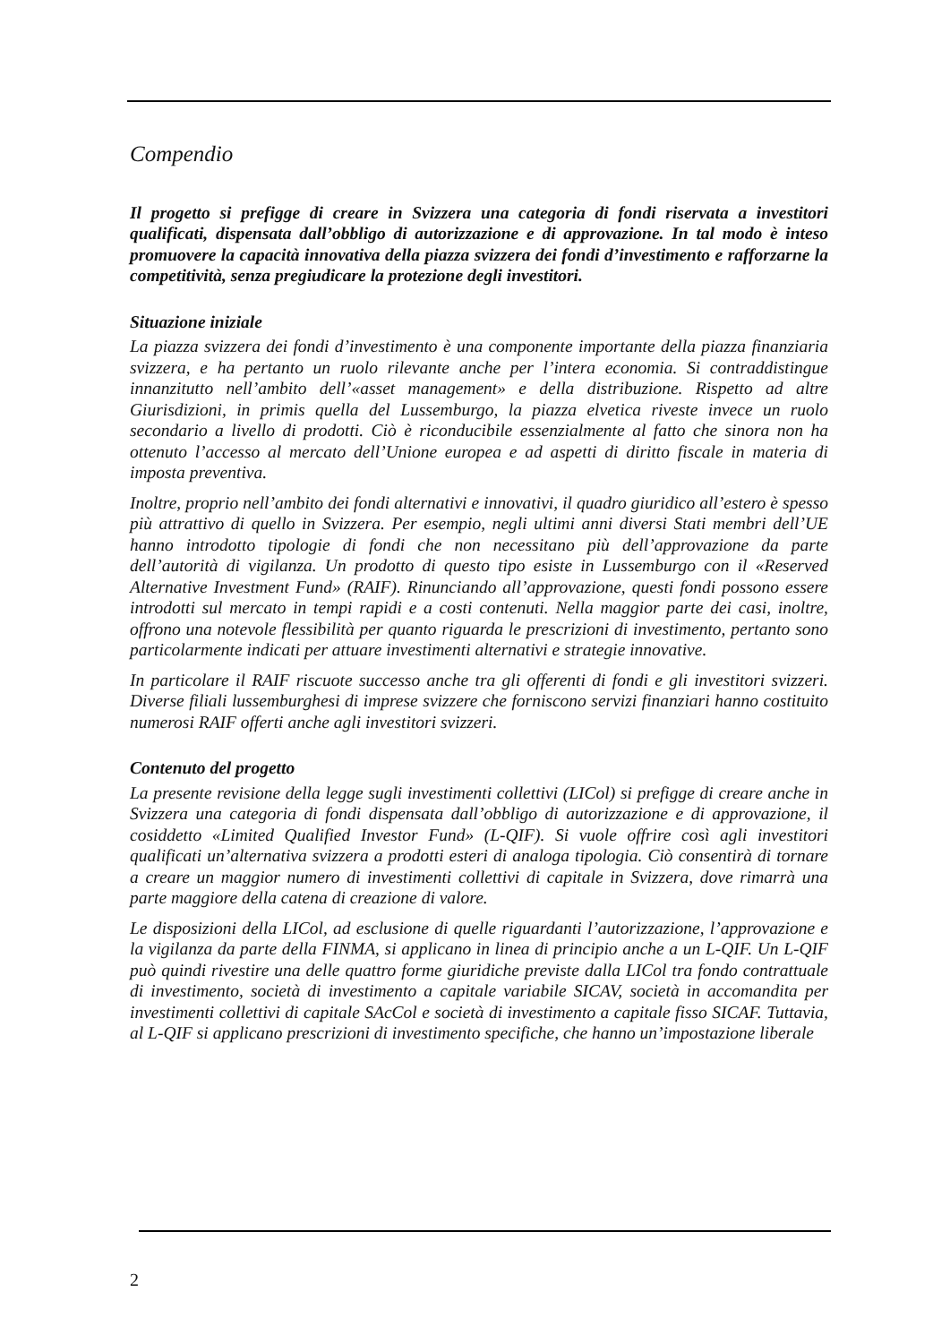Compendio
Il progetto si prefigge di creare in Svizzera una categoria di fondi riservata a investitori qualificati, dispensata dall’obbligo di autorizzazione e di approvazione. In tal modo è inteso promuovere la capacità innovativa della piazza svizzera dei fondi d’investimento e rafforzarne la competitività, senza pregiudicare la protezione degli investitori.
Situazione iniziale
La piazza svizzera dei fondi d’investimento è una componente importante della piazza finanziaria svizzera, e ha pertanto un ruolo rilevante anche per l’intera economia. Si contraddistingue innanzitutto nell’ambito dell’«asset management» e della distribuzione. Rispetto ad altre Giurisdizioni, in primis quella del Lussemburgo, la piazza elvetica riveste invece un ruolo secondario a livello di prodotti. Ciò è riconducibile essenzialmente al fatto che sinora non ha ottenuto l’accesso al mercato dell’Unione europea e ad aspetti di diritto fiscale in materia di imposta preventiva.
Inoltre, proprio nell’ambito dei fondi alternativi e innovativi, il quadro giuridico all’estero è spesso più attrattivo di quello in Svizzera. Per esempio, negli ultimi anni diversi Stati membri dell’UE hanno introdotto tipologie di fondi che non necessitano più dell’approvazione da parte dell’autorità di vigilanza. Un prodotto di questo tipo esiste in Lussemburgo con il «Reserved Alternative Investment Fund» (RAIF). Rinunciando all’approvazione, questi fondi possono essere introdotti sul mercato in tempi rapidi e a costi contenuti. Nella maggior parte dei casi, inoltre, offrono una notevole flessibilità per quanto riguarda le prescrizioni di investimento, pertanto sono particolarmente indicati per attuare investimenti alternativi e strategie innovative.
In particolare il RAIF riscuote successo anche tra gli offerenti di fondi e gli investitori svizzeri. Diverse filiali lussemburghesi di imprese svizzere che forniscono servizi finanziari hanno costituito numerosi RAIF offerti anche agli investitori svizzeri.
Contenuto del progetto
La presente revisione della legge sugli investimenti collettivi (LICol) si prefigge di creare anche in Svizzera una categoria di fondi dispensata dall’obbligo di autorizzazione e di approvazione, il cosiddetto «Limited Qualified Investor Fund» (L-QIF). Si vuole offrire così agli investitori qualificati un’alternativa svizzera a prodotti esteri di analoga tipologia. Ciò consentirà di tornare a creare un maggior numero di investimenti collettivi di capitale in Svizzera, dove rimarrà una parte maggiore della catena di creazione di valore.
Le disposizioni della LICol, ad esclusione di quelle riguardanti l’autorizzazione, l’approvazione e la vigilanza da parte della FINMA, si applicano in linea di principio anche a un L-QIF. Un L-QIF può quindi rivestire una delle quattro forme giuridiche previste dalla LICol tra fondo contrattuale di investimento, società di investimento a capitale variabile SICAV, società in accomandita per investimenti collettivi di capitale SAcCol e società di investimento a capitale fisso SICAF. Tuttavia, al L-QIF si applicano prescrizioni di investimento specifiche, che hanno un’impostazione liberale
2